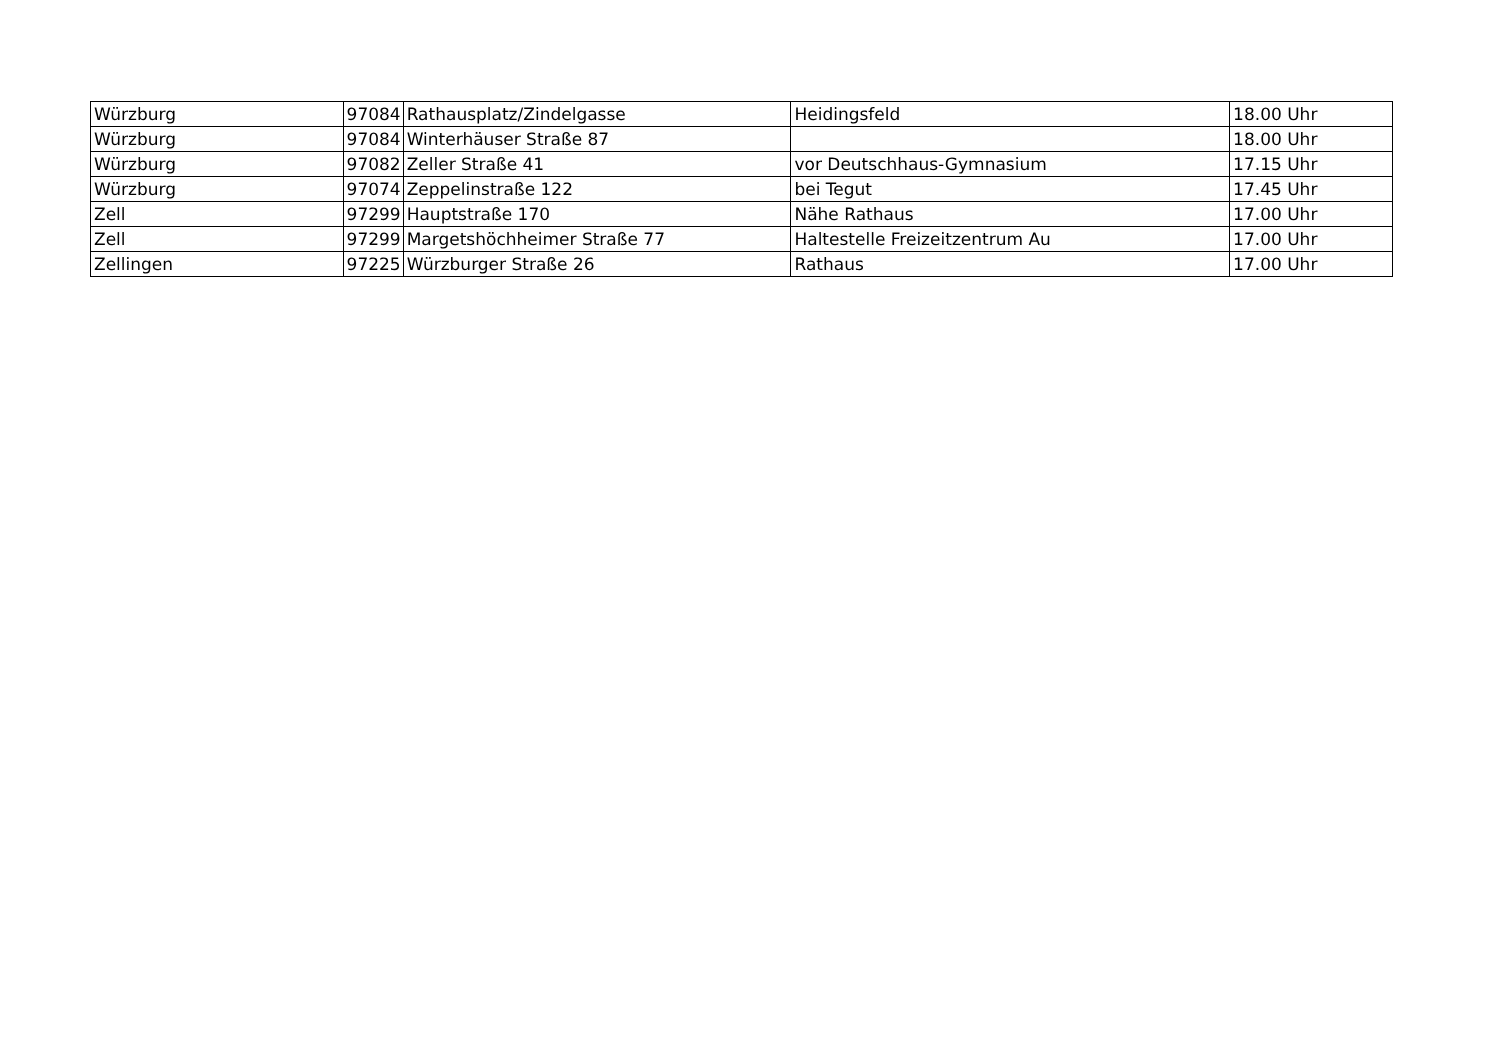| Würzburg | 97084 | Rathausplatz/Zindelgasse | Heidingsfeld | 18.00 Uhr |
| Würzburg | 97084 | Winterhäuser Straße 87 | | 18.00 Uhr |
| Würzburg | 97082 | Zeller Straße 41 | vor Deutschhaus-Gymnasium | 17.15 Uhr |
| Würzburg | 97074 | Zeppelinstraße 122 | bei Tegut | 17.45 Uhr |
| Zell | 97299 | Hauptstraße 170 | Nähe Rathaus | 17.00 Uhr |
| Zell | 97299 | Margetshöchheimer Straße 77 | Haltestelle Freizeitzentrum Au | 17.00 Uhr |
| Zellingen | 97225 | Würzburger Straße 26 | Rathaus | 17.00 Uhr |